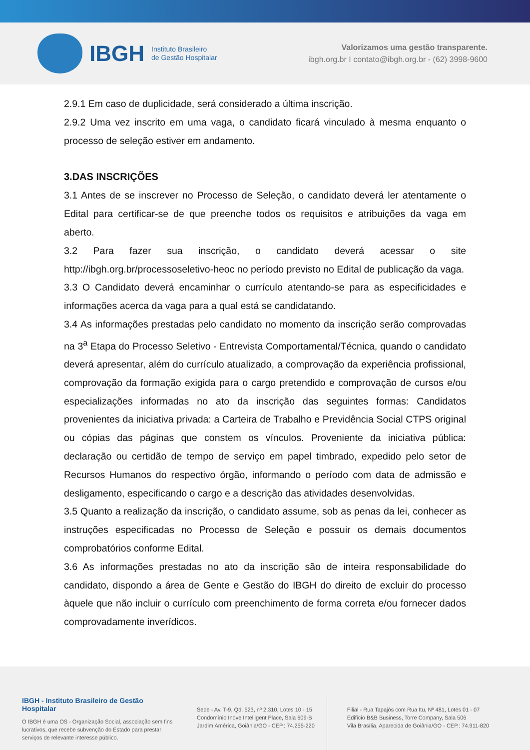IBGH Instituto Brasileiro
de Gestão Hospitalar
Valorizamos uma gestão transparente.
ibgh.org.br I contato@ibgh.org.br - (62) 3998-9600
2.9.1 Em caso de duplicidade, será considerado a última inscrição.
2.9.2 Uma vez inscrito em uma vaga, o candidato ficará vinculado à mesma enquanto o processo de seleção estiver em andamento.
3.DAS INSCRIÇÕES
3.1 Antes de se inscrever no Processo de Seleção, o candidato deverá ler atentamente o Edital para certificar-se de que preenche todos os requisitos e atribuições da vaga em aberto.
3.2 Para fazer sua inscrição, o candidato deverá acessar o site http://ibgh.org.br/processoseletivo-heoc no período previsto no Edital de publicação da vaga.
3.3 O Candidato deverá encaminhar o currículo atentando-se para as especificidades e informações acerca da vaga para a qual está se candidatando.
3.4 As informações prestadas pelo candidato no momento da inscrição serão comprovadas na 3<sup>a</sup> Etapa do Processo Seletivo - Entrevista Comportamental/Técnica, quando o candidato deverá apresentar, além do currículo atualizado, a comprovação da experiência profissional, comprovação da formação exigida para o cargo pretendido e comprovação de cursos e/ou especializações informadas no ato da inscrição das seguintes formas: Candidatos provenientes da iniciativa privada: a Carteira de Trabalho e Previdência Social CTPS original ou cópias das páginas que constem os vínculos. Proveniente da iniciativa pública: declaração ou certidão de tempo de serviço em papel timbrado, expedido pelo setor de Recursos Humanos do respectivo órgão, informando o período com data de admissão e desligamento, especificando o cargo e a descrição das atividades desenvolvidas.
3.5 Quanto a realização da inscrição, o candidato assume, sob as penas da lei, conhecer as instruções especificadas no Processo de Seleção e possuir os demais documentos comprobatórios conforme Edital.
3.6 As informações prestadas no ato da inscrição são de inteira responsabilidade do candidato, dispondo a área de Gente e Gestão do IBGH do direito de excluir do processo àquele que não incluir o currículo com preenchimento de forma correta e/ou fornecer dados comprovadamente inverídicos.
IBGH - Instituto Brasileiro de Gestão Hospitalar
O IBGH é uma OS - Organização Social, associação sem fins lucrativos, que recebe subvenção do Estado para prestar serviços de relevante interesse público.
Sede - Av. T-9, Qd. 523, nº 2.310, Lotes 10 - 15
Condomínio Inove Intelligent Place, Sala 609-B
Jardim América, Goiânia/GO - CEP.: 74.255-220
Filial - Rua Tapajós com Rua Itu, Nº 481, Lotes 01 - 07
Edifício B&B Business, Torre Company, Sala 506
Vila Brasília, Aparecida de Goiânia/GO - CEP.: 74.911-820